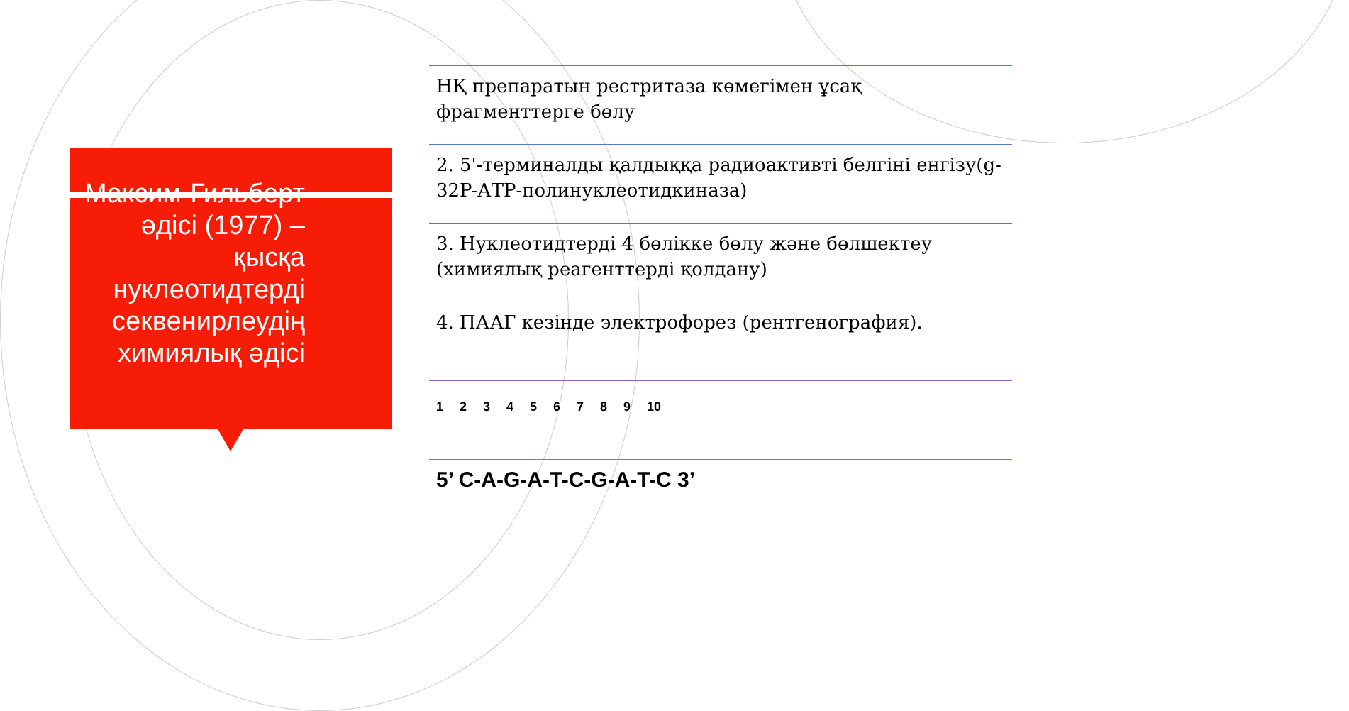Максим-Гильберт әдісі (1977) – қысқа нуклеотидтерді секвенирлеудің химиялық әдісі
НҚ препаратын рестритаза көмегімен ұсақ фрагменттерге бөлу
2. 5'-терминалды қалдыққа радиоактивті белгіні енгізу(g-32P-АТР-полинуклеотидкиназа)
3. Нуклеотидтерді 4 бөлікке бөлу және бөлшектеу (химиялық реагенттерді қолдану)
4. ПААГ кезінде электрофорез (рентгенография).
1 2 3 4 5 6 7 8 9 10
5’ C-A-G-A-T-C-G-A-T-C 3’